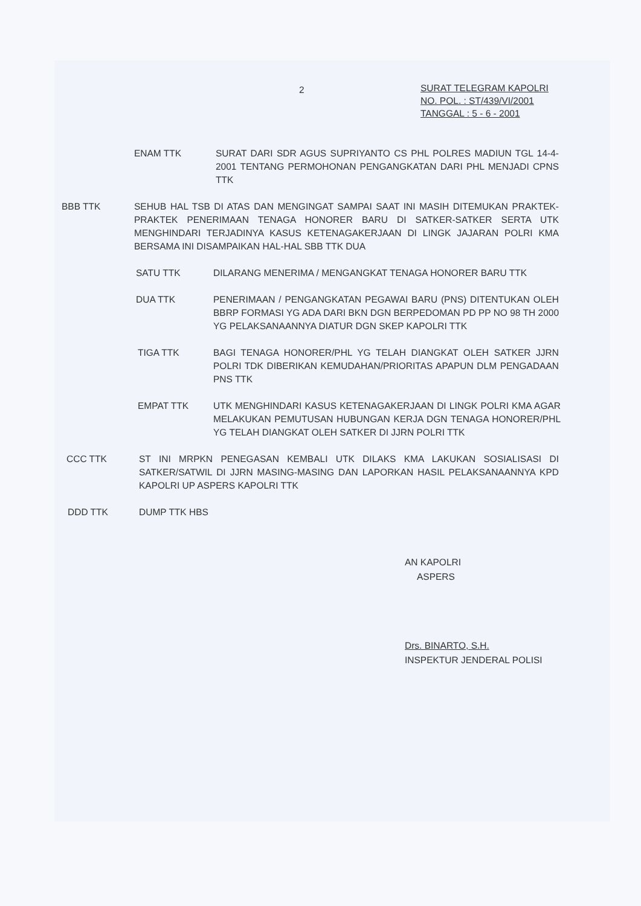2
SURAT TELEGRAM KAPOLRI
NO. POL. : ST/439/VI/2001
TANGGAL : 5 - 6 - 2001
ENAM TTK SURAT DARI SDR AGUS SUPRIYANTO CS PHL POLRES MADIUN TGL 14-4-2001 TENTANG PERMOHONAN PENGANGKATAN DARI PHL MENJADI CPNS TTK
BBB TTK SEHUB HAL TSB DI ATAS DAN MENGINGAT SAMPAI SAAT INI MASIH DITEMUKAN PRAKTEK-PRAKTEK PENERIMAAN TENAGA HONORER BARU DI SATKER-SATKER SERTA UTK MENGHINDARI TERJADINYA KASUS KETENAGAKERJAAN DI LINGK JAJARAN POLRI KMA BERSAMA INI DISAMPAIKAN HAL-HAL SBB TTK DUA
SATU TTK DILARANG MENERIMA / MENGANGKAT TENAGA HONORER BARU TTK
DUA TTK PENERIMAAN / PENGANGKATAN PEGAWAI BARU (PNS) DITENTUKAN OLEH BBRP FORMASI YG ADA DARI BKN DGN BERPEDOMAN PD PP NO 98 TH 2000 YG PELAKSANAANNYA DIATUR DGN SKEP KAPOLRI TTK
TIGA TTK BAGI TENAGA HONORER/PHL YG TELAH DIANGKAT OLEH SATKER JJRN POLRI TDK DIBERIKAN KEMUDAHAN/PRIORITAS APAPUN DLM PENGADAAN PNS TTK
EMPAT TTK UTK MENGHINDARI KASUS KETENAGAKERJAAN DI LINGK POLRI KMA AGAR MELAKUKAN PEMUTUSAN HUBUNGAN KERJA DGN TENAGA HONORER/PHL YG TELAH DIANGKAT OLEH SATKER DI JJRN POLRI TTK
CCC TTK ST INI MRPKN PENEGASAN KEMBALI UTK DILAKS KMA LAKUKAN SOSIALISASI DI SATKER/SATWIL DI JJRN MASING-MASING DAN LAPORKAN HASIL PELAKSANAANNYA KPD KAPOLRI UP ASPERS KAPOLRI TTK
DDD TTK DUMP TTK HBS
AN KAPOLRI
ASPERS
Drs. BINARTO, S.H.
INSPEKTUR JENDERAL POLISI